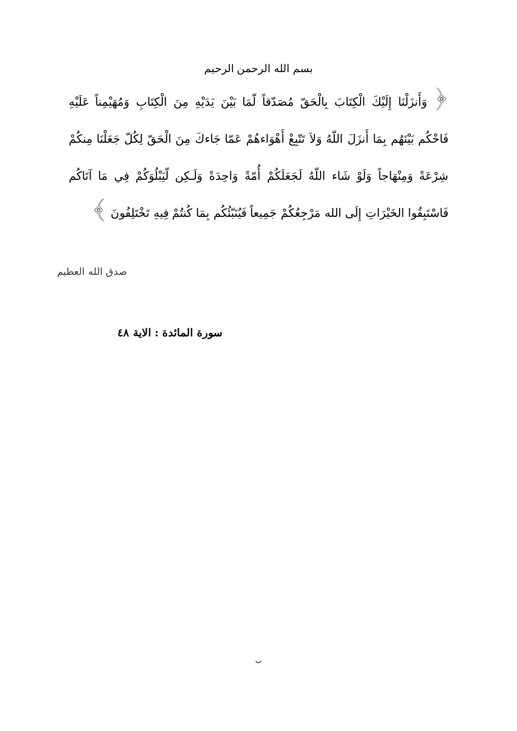بسم الله الرحمن الرحيم
﴿ وَأَنزَلْنَا إِلَيْكَ الْكِتَابَ بِالْحَقّ مُصَدّقاً لّمَا بَيْنَ يَدَيْهِ مِنَ الْكِتَابِ وَمُهَيْمِناً عَلَيْهِ فَاحْكُم بَيْنَهُم بِمَا أَنزَلَ اللّهُ وَلاَ تَتّبِعْ أَهْوَاءهُمْ عَمّا جَاءكَ مِنَ الْحَقّ لِكُلّ جَعَلْنَا مِنكُمْ شِرْعَةً وَمِنْهَاجاً وَلَوْ شَاء اللّهُ لَجَعَلَكُمْ أُمّةً وَاحِدَةً وَلَـكِن لّيَبْلُوَكُمْ فِي مَا آتَاكُم فَاسْتَبِقُوا الخَيْرَاتِ إِلَى الله مَرْجِعُكُمْ جَمِيعاً فَيُنَبّئُكُم بِمَا كُنتُمْ فِيهِ تَخْتَلِفُونَ ﴾
صدق الله العظيم
سورة المائدة : الاية ٤٨
ب